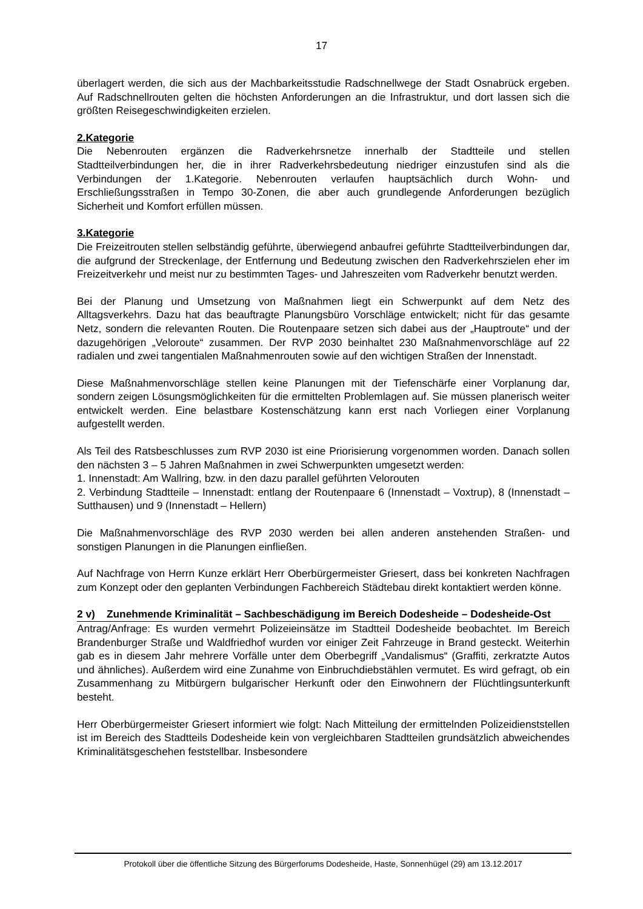17
überlagert werden, die sich aus der Machbarkeitsstudie Radschnellwege der Stadt Osnabrück ergeben. Auf Radschnellrouten gelten die höchsten Anforderungen an die Infrastruktur, und dort lassen sich die größten Reisegeschwindigkeiten erzielen.
2.Kategorie
Die Nebenrouten ergänzen die Radverkehrsnetze innerhalb der Stadtteile und stellen Stadtteilverbindungen her, die in ihrer Radverkehrsbedeutung niedriger einzustufen sind als die Verbindungen der 1.Kategorie. Nebenrouten verlaufen hauptsächlich durch Wohn- und Erschließungsstraßen in Tempo 30-Zonen, die aber auch grundlegende Anforderungen bezüglich Sicherheit und Komfort erfüllen müssen.
3.Kategorie
Die Freizeitrouten stellen selbständig geführte, überwiegend anbaufrei geführte Stadtteilverbindungen dar, die aufgrund der Streckenlage, der Entfernung und Bedeutung zwischen den Radverkehrszielen eher im Freizeitverkehr und meist nur zu bestimmten Tages- und Jahreszeiten vom Radverkehr benutzt werden.
Bei der Planung und Umsetzung von Maßnahmen liegt ein Schwerpunkt auf dem Netz des Alltagsverkehrs. Dazu hat das beauftragte Planungsbüro Vorschläge entwickelt; nicht für das gesamte Netz, sondern die relevanten Routen. Die Routenpaare setzen sich dabei aus der „Hauptroute“ und der dazugehörigen „Veloroute“ zusammen. Der RVP 2030 beinhaltet 230 Maßnahmenvorschläge auf 22 radialen und zwei tangentialen Maßnahmenrouten sowie auf den wichtigen Straßen der Innenstadt.
Diese Maßnahmenvorschläge stellen keine Planungen mit der Tiefenschärfe einer Vorplanung dar, sondern zeigen Lösungsmöglichkeiten für die ermittelten Problemlagen auf. Sie müssen planerisch weiter entwickelt werden. Eine belastbare Kostenschätzung kann erst nach Vorliegen einer Vorplanung aufgestellt werden.
Als Teil des Ratsbeschlusses zum RVP 2030 ist eine Priorisierung vorgenommen worden. Danach sollen den nächsten 3 – 5 Jahren Maßnahmen in zwei Schwerpunkten umgesetzt werden:
1. Innenstadt: Am Wallring, bzw. in den dazu parallel geführten Velorouten
2. Verbindung Stadtteile – Innenstadt: entlang der Routenpaare 6 (Innenstadt – Voxtrup), 8 (Innenstadt – Sutthausen) und 9 (Innenstadt – Hellern)
Die Maßnahmenvorschläge des RVP 2030 werden bei allen anderen anstehenden Straßen- und sonstigen Planungen in die Planungen einfließen.
Auf Nachfrage von Herrn Kunze erklärt Herr Oberbürgermeister Griesert, dass bei konkreten Nachfragen zum Konzept oder den geplanten Verbindungen Fachbereich Städtebau direkt kontaktiert werden könne.
2 v) Zunehmende Kriminalität – Sachbeschädigung im Bereich Dodesheide – Dodesheide-Ost
Antrag/Anfrage: Es wurden vermehrt Polizeieinsätze im Stadtteil Dodesheide beobachtet. Im Bereich Brandenburger Straße und Waldfriedhof wurden vor einiger Zeit Fahrzeuge in Brand gesteckt. Weiterhin gab es in diesem Jahr mehrere Vorfälle unter dem Oberbegriff „Vandalismus“ (Graffiti, zerkratzte Autos und ähnliches). Außerdem wird eine Zunahme von Einbruchdiebstählen vermutet. Es wird gefragt, ob ein Zusammenhang zu Mitbürgern bulgarischer Herkunft oder den Einwohnern der Flüchtlingsunterkunft besteht.
Herr Oberbürgermeister Griesert informiert wie folgt: Nach Mitteilung der ermittelnden Polizeidienststellen ist im Bereich des Stadtteils Dodesheide kein von vergleichbaren Stadtteilen grundsätzlich abweichendes Kriminalitätsgeschehen feststellbar. Insbesondere
Protokoll über die öffentliche Sitzung des Bürgerforums Dodesheide, Haste, Sonnenhügel (29) am 13.12.2017